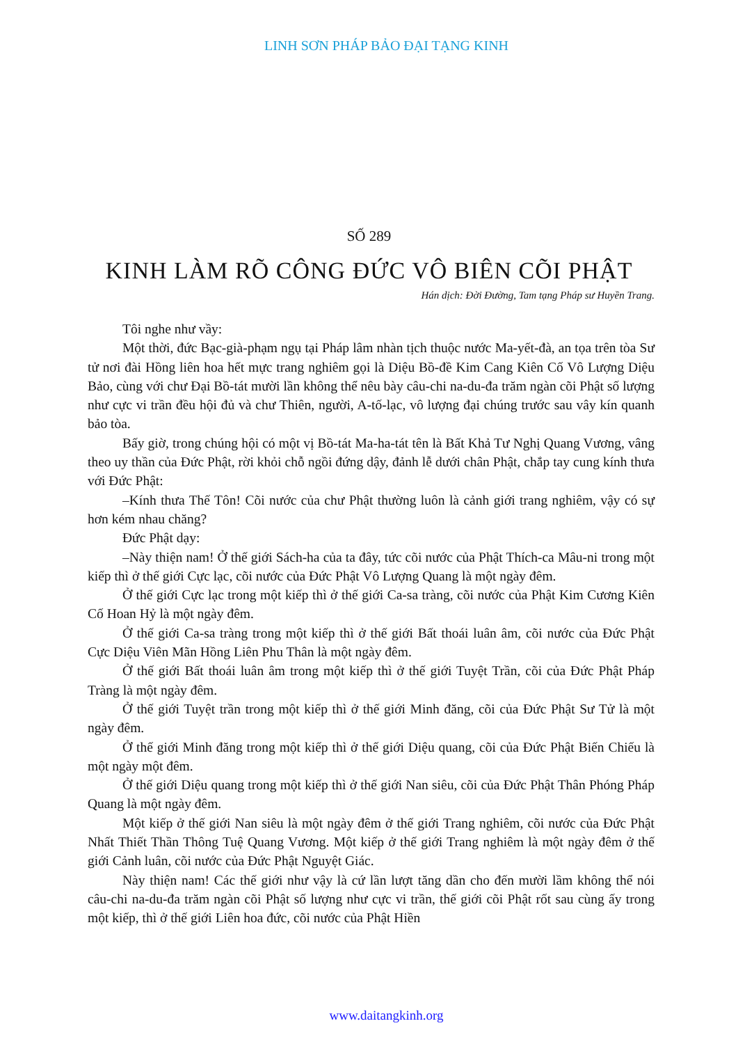LINH SƠN PHÁP BẢO ĐẠI TẠNG KINH
SỐ 289
KINH LÀM RÕ CÔNG ĐỨC VÔ BIÊN CÕI PHẬT
Hán dịch: Đời Đường, Tam tạng Pháp sư Huyền Trang.
Tôi nghe như vầy:
Một thời, đức Bạc-già-phạm ngụ tại Pháp lâm nhàn tịch thuộc nước Ma-yết-đà, an tọa trên tòa Sư tử nơi đài Hồng liên hoa hết mực trang nghiêm gọi là Diệu Bồ-đề Kim Cang Kiên Cố Vô Lượng Diệu Bảo, cùng với chư Đại Bồ-tát mười lần không thể nêu bày câu-chi na-du-đa trăm ngàn cõi Phật số lượng như cực vi trần đều hội đủ và chư Thiên, người, A-tố-lạc, vô lượng đại chúng trước sau vây kín quanh bảo tòa.
Bấy giờ, trong chúng hội có một vị Bồ-tát Ma-ha-tát tên là Bất Khả Tư Nghị Quang Vương, vâng theo uy thần của Đức Phật, rời khỏi chỗ ngồi đứng dậy, đảnh lễ dưới chân Phật, chắp tay cung kính thưa với Đức Phật:
–Kính thưa Thế Tôn! Cõi nước của chư Phật thường luôn là cảnh giới trang nghiêm, vậy có sự hơn kém nhau chăng?
Đức Phật dạy:
–Này thiện nam! Ở thế giới Sách-ha của ta đây, tức cõi nước của Phật Thích-ca Mâu-ni trong một kiếp thì ở thế giới Cực lạc, cõi nước của Đức Phật Vô Lượng Quang là một ngày đêm.
Ở thế giới Cực lạc trong một kiếp thì ở thế giới Ca-sa tràng, cõi nước của Phật Kim Cương Kiên Cố Hoan Hỷ là một ngày đêm.
Ở thế giới Ca-sa tràng trong một kiếp thì ở thế giới Bất thoái luân âm, cõi nước của Đức Phật Cực Diệu Viên Mãn Hồng Liên Phu Thân là một ngày đêm.
Ở thế giới Bất thoái luân âm trong một kiếp thì ở thế giới Tuyệt Trần, cõi của Đức Phật Pháp Tràng là một ngày đêm.
Ở thế giới Tuyệt trần trong một kiếp thì ở thế giới Minh đăng, cõi của Đức Phật Sư Tử là một ngày đêm.
Ở thế giới Minh đăng trong một kiếp thì ở thế giới Diệu quang, cõi của Đức Phật Biến Chiếu là một ngày một đêm.
Ở thế giới Diệu quang trong một kiếp thì ở thế giới Nan siêu, cõi của Đức Phật Thân Phóng Pháp Quang là một ngày đêm.
Một kiếp ở thế giới Nan siêu là một ngày đêm ở thế giới Trang nghiêm, cõi nước của Đức Phật Nhất Thiết Thần Thông Tuệ Quang Vương. Một kiếp ở thế giới Trang nghiêm là một ngày đêm ở thế giới Cảnh luân, cõi nước của Đức Phật Nguyệt Giác.
Này thiện nam! Các thế giới như vậy là cứ lần lượt tăng dần cho đến mười lầm không thể nói câu-chi na-du-đa trăm ngàn cõi Phật số lượng như cực vi trần, thế giới cõi Phật rốt sau cùng ấy trong một kiếp, thì ở thế giới Liên hoa đức, cõi nước của Phật Hiền
www.daitangkinh.org